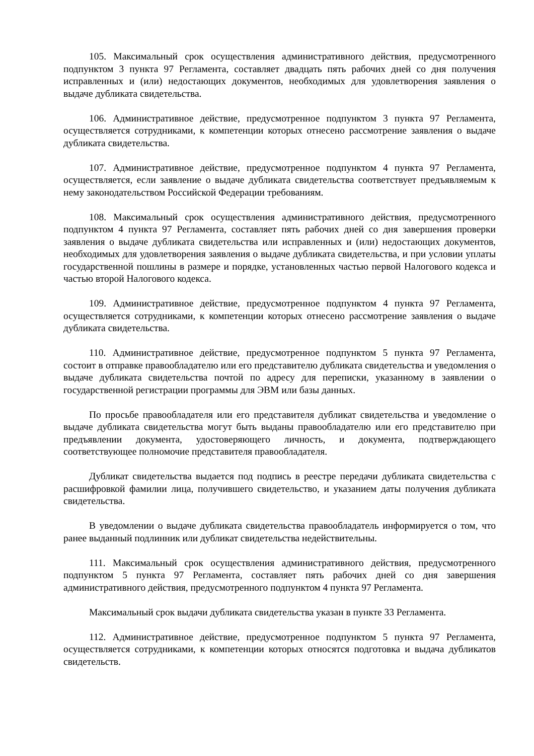105. Максимальный срок осуществления административного действия, предусмотренного подпунктом 3 пункта 97 Регламента, составляет двадцать пять рабочих дней со дня получения исправленных и (или) недостающих документов, необходимых для удовлетворения заявления о выдаче дубликата свидетельства.
106. Административное действие, предусмотренное подпунктом 3 пункта 97 Регламента, осуществляется сотрудниками, к компетенции которых отнесено рассмотрение заявления о выдаче дубликата свидетельства.
107. Административное действие, предусмотренное подпунктом 4 пункта 97 Регламента, осуществляется, если заявление о выдаче дубликата свидетельства соответствует предъявляемым к нему законодательством Российской Федерации требованиям.
108. Максимальный срок осуществления административного действия, предусмотренного подпунктом 4 пункта 97 Регламента, составляет пять рабочих дней со дня завершения проверки заявления о выдаче дубликата свидетельства или исправленных и (или) недостающих документов, необходимых для удовлетворения заявления о выдаче дубликата свидетельства, и при условии уплаты государственной пошлины в размере и порядке, установленных частью первой Налогового кодекса и частью второй Налогового кодекса.
109. Административное действие, предусмотренное подпунктом 4 пункта 97 Регламента, осуществляется сотрудниками, к компетенции которых отнесено рассмотрение заявления о выдаче дубликата свидетельства.
110. Административное действие, предусмотренное подпунктом 5 пункта 97 Регламента, состоит в отправке правообладателю или его представителю дубликата свидетельства и уведомления о выдаче дубликата свидетельства почтой по адресу для переписки, указанному в заявлении о государственной регистрации программы для ЭВМ или базы данных.
По просьбе правообладателя или его представителя дубликат свидетельства и уведомление о выдаче дубликата свидетельства могут быть выданы правообладателю или его представителю при предъявлении документа, удостоверяющего личность, и документа, подтверждающего соответствующее полномочие представителя правообладателя.
Дубликат свидетельства выдается под подпись в реестре передачи дубликата свидетельства с расшифровкой фамилии лица, получившего свидетельство, и указанием даты получения дубликата свидетельства.
В уведомлении о выдаче дубликата свидетельства правообладатель информируется о том, что ранее выданный подлинник или дубликат свидетельства недействительны.
111. Максимальный срок осуществления административного действия, предусмотренного подпунктом 5 пункта 97 Регламента, составляет пять рабочих дней со дня завершения административного действия, предусмотренного подпунктом 4 пункта 97 Регламента.
Максимальный срок выдачи дубликата свидетельства указан в пункте 33 Регламента.
112. Административное действие, предусмотренное подпунктом 5 пункта 97 Регламента, осуществляется сотрудниками, к компетенции которых относятся подготовка и выдача дубликатов свидетельств.